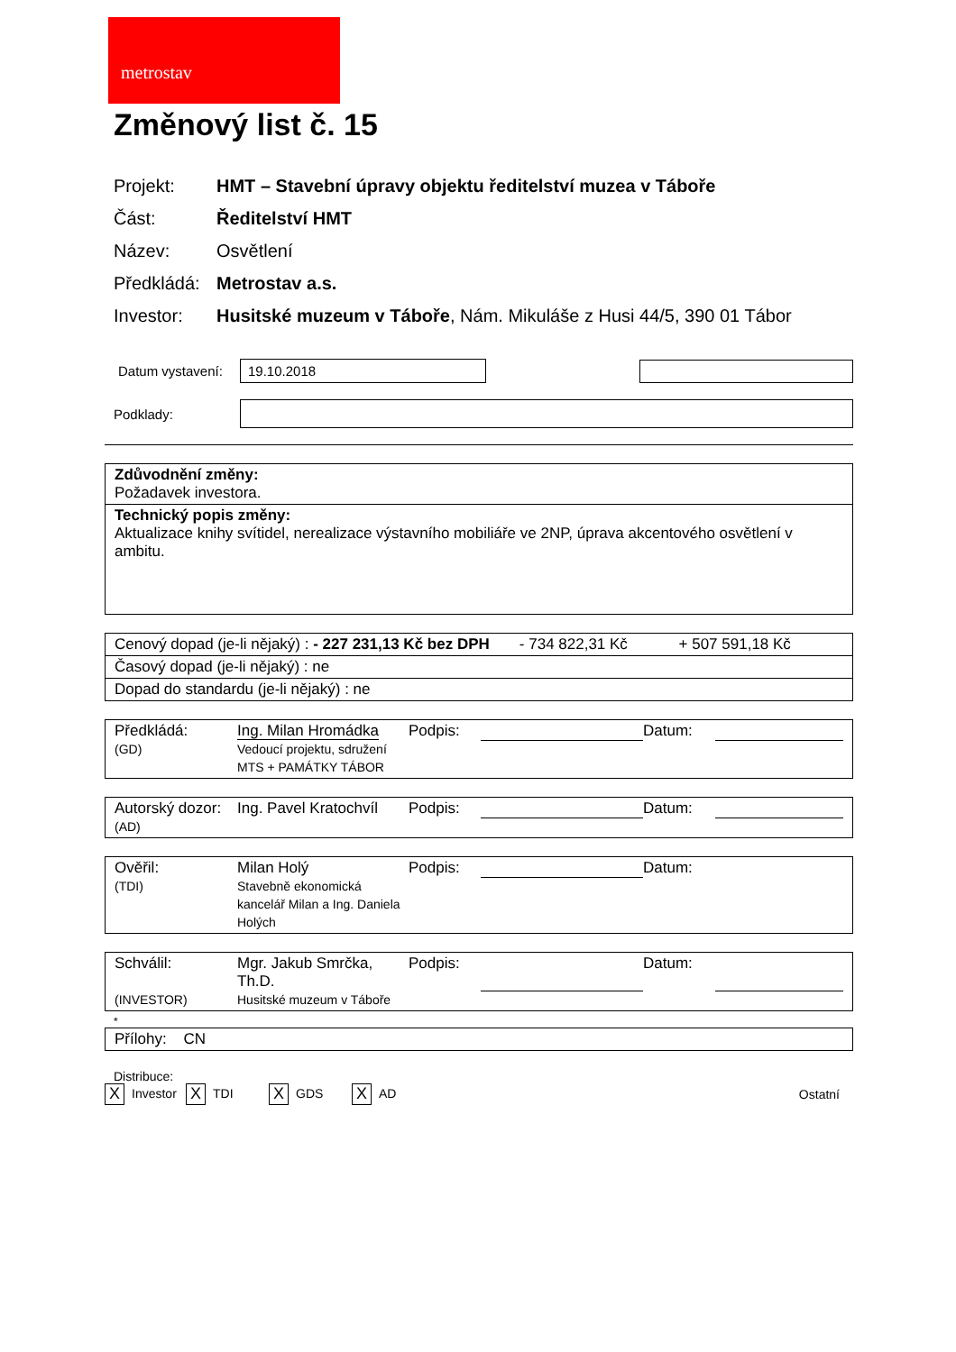metrostav
Změnový list č. 15
Projekt: HMT – Stavební úpravy objektu ředitelství muzea v Táboře
Část: Ředitelství HMT
Název: Osvětlení
Předkládá: Metrostav a.s.
Investor: Husitské muzeum v Táboře, Nám. Mikuláše z Husi 44/5, 390 01 Tábor
Datum vystavení: 19.10.2018
Podklady:
Zdůvodnění změny:
Požadavek investora.
Technický popis změny:
Aktualizace knihy svítidel, nerealizace výstavního mobiliáře ve 2NP, úprava akcentového osvětlení v ambitu.
Cenový dopad (je-li nějaký) : - 227 231,13 Kč bez DPH - 734 822,31 Kč + 507 591,18 Kč
Časový dopad (je-li nějaký) : ne
Dopad do standardu (je-li nějaký) : ne
Předkládá:
(GD) Ing. Milan Hromádka
Vedoucí projektu, sdružení MTS + PAMÁTKY TÁBOR Podpis: Datum:
Autorský dozor:
(AD) Ing. Pavel Kratochvíl Podpis: Datum:
Ověřil:
(TDI) Milan Holý
Stavebně ekonomická kancelář Milan a Ing. Daniela Holých Podpis: Datum:
Schválil:
(INVESTOR) Mgr. Jakub Smrčka, Th.D.
Husitské muzeum v Táboře Podpis: Datum:
*
Přílohy: CN
Distribuce:
X Investor X TDI X GDS X AD Ostatní